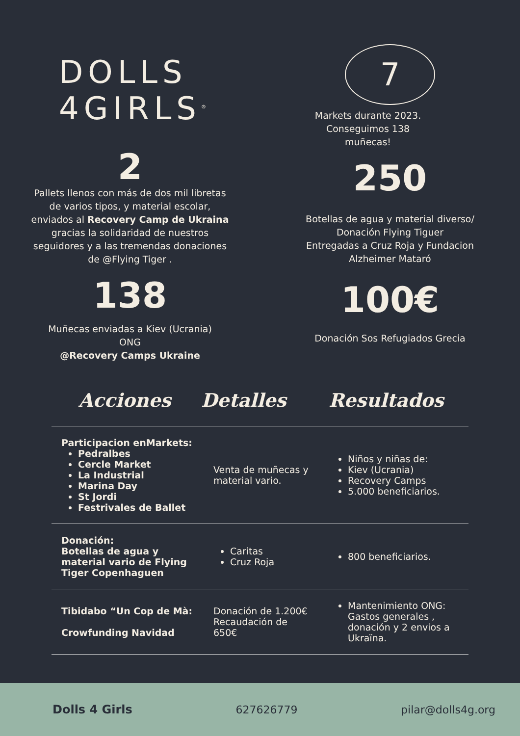DOLLS 4GIRLS<sup>®</sup>
2
Pallets llenos con más de dos mil libretas de varios tipos, y material escolar, enviados al Recovery Camp de Ukraina gracias la solidaridad de nuestros seguidores y a las tremendas donaciones de @Flying Tiger .
138
Muñecas enviadas a Kiev (Ucrania)
ONG
@Recovery Camps Ukraine
7
Markets durante 2023.
Conseguimos 138
muñecas!
250
Botellas de agua y material diverso/
Donación Flying Tiguer
Entregadas a Cruz Roja y Fundacion
Alzheimer Mataró
100€
Donación Sos Refugiados Grecia
Acciones Detalles Resultados
| Participacion enMarkets: Pedralbes Cercle Market La Industrial Marina Day St Jordi Festrivales de Ballet | Venta de muñecas y material vario. | Niños y niñas de: Kiev (Ucrania) Recovery Camps 5.000 beneficiarios. |
| Donación: Botellas de agua y material vario de Flying Tiger Copenhaguen | Caritas Cruz Roja | 800 beneficiarios. |
| Tibidabo “Un Cop de Mà: Crowfunding Navidad | Donación de 1.200€ Recaudación de 650€ | Mantenimiento ONG: Gastos generales , donación y 2 envios a Ukraïna. |
Dolls 4 Girls 627626779 pilar@dolls4g.org